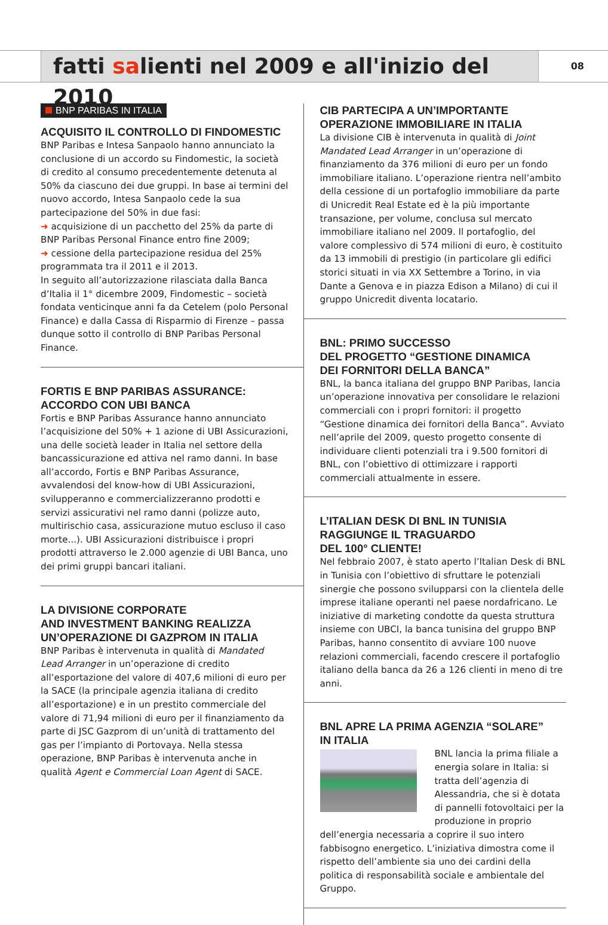fatti salienti nel 2009 e all'inizio del 2010
08
BNP PARIBAS IN ITALIA
ACQUISITO IL CONTROLLO DI FINDOMESTIC
BNP Paribas e Intesa Sanpaolo hanno annunciato la conclusione di un accordo su Findomestic, la società di credito al consumo precedentemente detenuta al 50% da ciascuno dei due gruppi. In base ai termini del nuovo accordo, Intesa Sanpaolo cede la sua partecipazione del 50% in due fasi:
➜ acquisizione di un pacchetto del 25% da parte di BNP Paribas Personal Finance entro fine 2009;
➜ cessione della partecipazione residua del 25% programmata tra il 2011 e il 2013.
In seguito all’autorizzazione rilasciata dalla Banca d’Italia il 1° dicembre 2009, Findomestic – società fondata venticinque anni fa da Cetelem (polo Personal Finance) e dalla Cassa di Risparmio di Firenze – passa dunque sotto il controllo di BNP Paribas Personal Finance.
FORTIS E BNP PARIBAS ASSURANCE:
ACCORDO CON UBI BANCA
Fortis e BNP Paribas Assurance hanno annunciato l’acquisizione del 50% + 1 azione di UBI Assicurazioni, una delle società leader in Italia nel settore della bancassicurazione ed attiva nel ramo danni. In base all’accordo, Fortis e BNP Paribas Assurance, avvalendosi del know-how di UBI Assicurazioni, svilupperanno e commercializzeranno prodotti e servizi assicurativi nel ramo danni (polizze auto, multirischio casa, assicurazione mutuo escluso il caso morte...). UBI Assicurazioni distribuisce i propri prodotti attraverso le 2.000 agenzie di UBI Banca, uno dei primi gruppi bancari italiani.
LA DIVISIONE CORPORATE
AND INVESTMENT BANKING REALIZZA
UN’OPERAZIONE DI GAZPROM IN ITALIA
BNP Paribas è intervenuta in qualità di Mandated Lead Arranger in un’operazione di credito all’esportazione del valore di 407,6 milioni di euro per la SACE (la principale agenzia italiana di credito all’esportazione) e in un prestito commerciale del valore di 71,94 milioni di euro per il finanziamento da parte di JSC Gazprom di un’unità di trattamento del gas per l’impianto di Portovaya. Nella stessa operazione, BNP Paribas è intervenuta anche in qualità Agent e Commercial Loan Agent di SACE.
CIB PARTECIPA A UN’IMPORTANTE
OPERAZIONE IMMOBILIARE IN ITALIA
La divisione CIB è intervenuta in qualità di Joint Mandated Lead Arranger in un’operazione di finanziamento da 376 milioni di euro per un fondo immobiliare italiano. L’operazione rientra nell’ambito della cessione di un portafoglio immobiliare da parte di Unicredit Real Estate ed è la più importante transazione, per volume, conclusa sul mercato immobiliare italiano nel 2009. Il portafoglio, del valore complessivo di 574 milioni di euro, è costituito da 13 immobili di prestigio (in particolare gli edifici storici situati in via XX Settembre a Torino, in via Dante a Genova e in piazza Edison a Milano) di cui il gruppo Unicredit diventa locatario.
BNL: PRIMO SUCCESSO
DEL PROGETTO “GESTIONE DINAMICA
DEI FORNITORI DELLA BANCA”
BNL, la banca italiana del gruppo BNP Paribas, lancia un’operazione innovativa per consolidare le relazioni commerciali con i propri fornitori: il progetto “Gestione dinamica dei fornitori della Banca”. Avviato nell’aprile del 2009, questo progetto consente di individuare clienti potenziali tra i 9.500 fornitori di BNL, con l’obiettivo di ottimizzare i rapporti commerciali attualmente in essere.
L’ITALIAN DESK DI BNL IN TUNISIA
RAGGIUNGE IL TRAGUARDO
DEL 100° CLIENTE!
Nel febbraio 2007, è stato aperto l’Italian Desk di BNL in Tunisia con l’obiettivo di sfruttare le potenziali sinergie che possono svilupparsi con la clientela delle imprese italiane operanti nel paese nordafricano. Le iniziative di marketing condotte da questa struttura insieme con UBCI, la banca tunisina del gruppo BNP Paribas, hanno consentito di avviare 100 nuove relazioni commerciali, facendo crescere il portafoglio italiano della banca da 26 a 126 clienti in meno di tre anni.
BNL APRE LA PRIMA AGENZIA “SOLARE”
IN ITALIA
BNL lancia la prima filiale a energia solare in Italia: si tratta dell’agenzia di Alessandria, che si è dotata di pannelli fotovoltaici per la produzione in proprio dell’energia necessaria a coprire il suo intero fabbisogno energetico. L’iniziativa dimostra come il rispetto dell’ambiente sia uno dei cardini della politica di responsabilità sociale e ambientale del Gruppo.